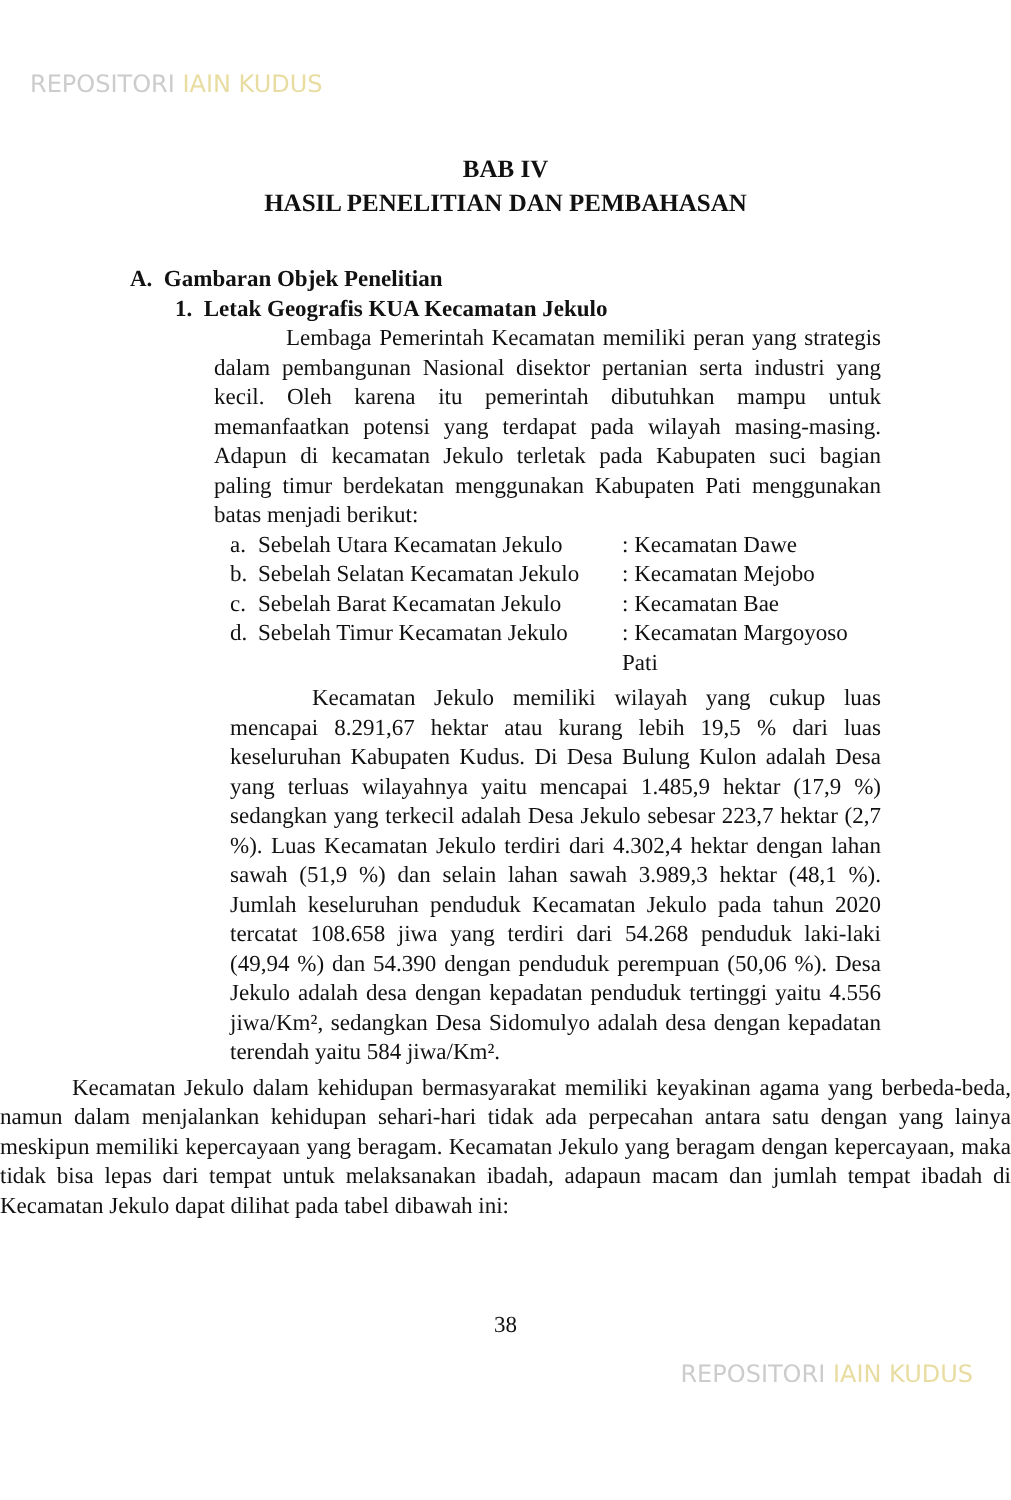REPOSITORI IAIN KUDUS
BAB IV
HASIL PENELITIAN DAN PEMBAHASAN
A. Gambaran Objek Penelitian
1. Letak Geografis KUA Kecamatan Jekulo
Lembaga Pemerintah Kecamatan memiliki peran yang strategis dalam pembangunan Nasional disektor pertanian serta industri yang kecil. Oleh karena itu pemerintah dibutuhkan mampu untuk memanfaatkan potensi yang terdapat pada wilayah masing-masing. Adapun di kecamatan Jekulo terletak pada Kabupaten suci bagian paling timur berdekatan menggunakan Kabupaten Pati menggunakan batas menjadi berikut:
a. Sebelah Utara Kecamatan Jekulo: Kecamatan Dawe
b. Sebelah Selatan Kecamatan Jekulo: Kecamatan Mejobo
c. Sebelah Barat Kecamatan Jekulo: Kecamatan Bae
d. Sebelah Timur Kecamatan Jekulo: Kecamatan Margoyoso Pati
Kecamatan Jekulo memiliki wilayah yang cukup luas mencapai 8.291,67 hektar atau kurang lebih 19,5 % dari luas keseluruhan Kabupaten Kudus. Di Desa Bulung Kulon adalah Desa yang terluas wilayahnya yaitu mencapai 1.485,9 hektar (17,9 %) sedangkan yang terkecil adalah Desa Jekulo sebesar 223,7 hektar (2,7 %). Luas Kecamatan Jekulo terdiri dari 4.302,4 hektar dengan lahan sawah (51,9 %) dan selain lahan sawah 3.989,3 hektar (48,1 %). Jumlah keseluruhan penduduk Kecamatan Jekulo pada tahun 2020 tercatat 108.658 jiwa yang terdiri dari 54.268 penduduk laki-laki (49,94 %) dan 54.390 dengan penduduk perempuan (50,06 %). Desa Jekulo adalah desa dengan kepadatan penduduk tertinggi yaitu 4.556 jiwa/Km², sedangkan Desa Sidomulyo adalah desa dengan kepadatan terendah yaitu 584 jiwa/Km².
Kecamatan Jekulo dalam kehidupan bermasyarakat memiliki keyakinan agama yang berbeda-beda, namun dalam menjalankan kehidupan sehari-hari tidak ada perpecahan antara satu dengan yang lainya meskipun memiliki kepercayaan yang beragam. Kecamatan Jekulo yang beragam dengan kepercayaan, maka tidak bisa lepas dari tempat untuk melaksanakan ibadah, adapaun macam dan jumlah tempat ibadah di Kecamatan Jekulo dapat dilihat pada tabel dibawah ini:
38
REPOSITORI IAIN KUDUS